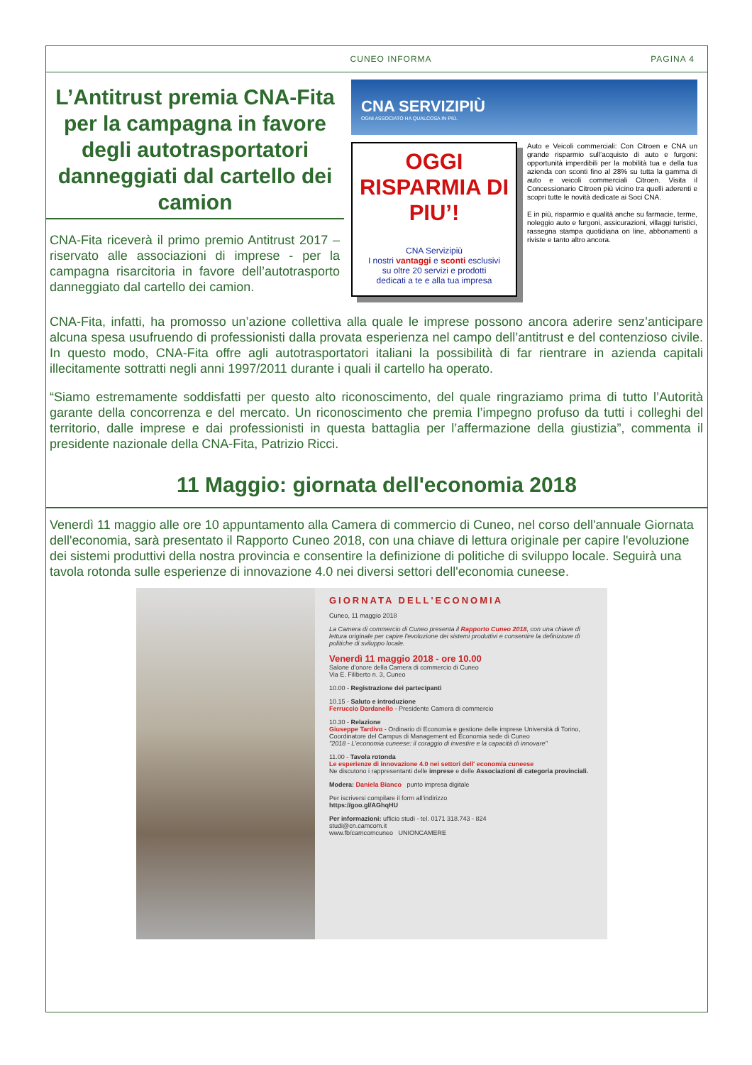CUNEO INFORMA PAGINA 4
L’Antitrust premia CNA-Fita per la campagna in favore degli autotrasportatori danneggiati dal cartello dei camion
CNA-Fita riceverà il primo premio Antitrust 2017 – riservato alle associazioni di imprese - per la campagna risarcitoria in favore dell’autotrasporto danneggiato dal cartello dei camion.
CNA SERVIZIPIÙ
OGNI ASSOCIATO HA QUALCOSA IN PIÙ.
OGGI RISPARMIA DI PIU’!
CNA Servizipiù
I nostri vantaggi e sconti esclusivi
su oltre 20 servizi e prodotti
dedicati a te e alla tua impresa
Auto e Veicoli commerciali: Con Citroen e CNA un grande risparmio sull’acquisto di auto e furgoni: opportunità imperdibili per la mobilità tua e della tua azienda con sconti fino al 28% su tutta la gamma di auto e veicoli commerciali Citroen. Visita il Concessionario Citroen più vicino tra quelli aderenti e scopri tutte le novità dedicate ai Soci CNA.
E in più, risparmio e qualità anche su farmacie, terme, noleggio auto e furgoni, assicurazioni, villaggi turistici, rassegna stampa quotidiana on line, abbonamenti a riviste e tanto altro ancora.
CNA-Fita, infatti, ha promosso un’azione collettiva alla quale le imprese possono ancora aderire senz’anticipare alcuna spesa usufruendo di professionisti dalla provata esperienza nel campo dell’antitrust e del contenzioso civile. In questo modo, CNA-Fita offre agli autotrasportatori italiani la possibilità di far rientrare in azienda capitali illecitamente sottratti negli anni 1997/2011 durante i quali il cartello ha operato.
“Siamo estremamente soddisfatti per questo alto riconoscimento, del quale ringraziamo prima di tutto l’Autorità garante della concorrenza e del mercato. Un riconoscimento che premia l’impegno profuso da tutti i colleghi del territorio, dalle imprese e dai professionisti in questa battaglia per l’affermazione della giustizia”, commenta il presidente nazionale della CNA-Fita, Patrizio Ricci.
11 Maggio: giornata dell'economia 2018
Venerdì 11 maggio alle ore 10 appuntamento alla Camera di commercio di Cuneo, nel corso dell'annuale Giornata dell'economia, sarà presentato il Rapporto Cuneo 2018, con una chiave di lettura originale per capire l'evoluzione dei sistemi produttivi della nostra provincia e consentire la definizione di politiche di sviluppo locale. Seguirà una tavola rotonda sulle esperienze di innovazione 4.0 nei diversi settori dell'economia cuneese.
GIORNATA DELL'ECONOMIA
Cuneo, 11 maggio 2018
La Camera di commercio di Cuneo presenta il Rapporto Cuneo 2018, con una chiave di lettura originale per capire l'evoluzione dei sistemi produttivi e consentire la definizione di politiche di sviluppo locale.
Venerdì 11 maggio 2018 - ore 10.00
Salone d'onore della Camera di commercio di Cuneo
Via E. Filiberto n. 3, Cuneo
10.00 - Registrazione dei partecipanti
10.15 - Saluto e introduzione
Ferruccio Dardanello - Presidente Camera di commercio
10.30 - Relazione
Giuseppe Tardivo - Ordinario di Economia e gestione delle imprese Università di Torino, Coordinatore del Campus di Management ed Economia sede di Cuneo
"2018 - L'economia cuneese: il coraggio di investire e la capacità di innovare"
11.00 - Tavola rotonda
Le esperienze di innovazione 4.0 nei settori dell' economia cuneese
Ne discutono i rappresentanti delle imprese e delle Associazioni di categoria provinciali.
Modera: Daniela Bianco punto impresa digitale
Per iscriversi compilare il form all'indirizzo
https://goo.gl/AGhqHU
Per informazioni: ufficio studi - tel. 0171 318.743 - 824
studi@cn.camcom.it
www.fb/camcomcuneo UNIONCAMERE